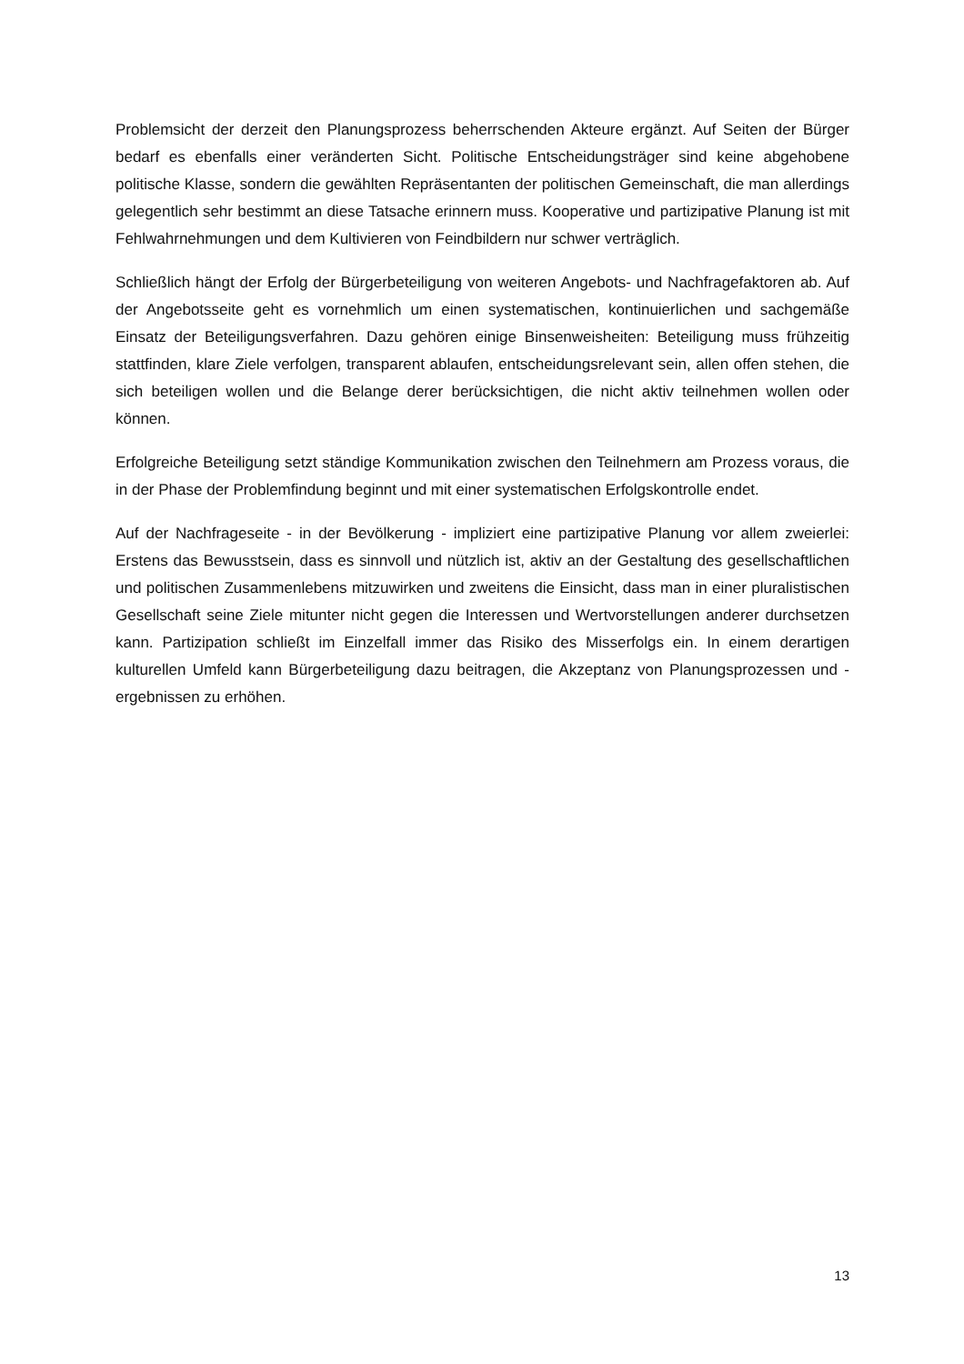Problemsicht der derzeit den Planungsprozess beherrschenden Akteure ergänzt. Auf Seiten der Bürger bedarf es ebenfalls einer veränderten Sicht. Politische Entscheidungsträger sind keine abgehobene politische Klasse, sondern die gewählten Repräsentanten der politischen Gemeinschaft, die man allerdings gelegentlich sehr bestimmt an diese Tatsache erinnern muss. Kooperative und partizipative Planung ist mit Fehlwahrnehmungen und dem Kultivieren von Feindbildern nur schwer verträglich.
Schließlich hängt der Erfolg der Bürgerbeteiligung von weiteren Angebots- und Nachfragefaktoren ab. Auf der Angebotsseite geht es vornehmlich um einen systematischen, kontinuierlichen und sachgemäße Einsatz der Beteiligungsverfahren. Dazu gehören einige Binsenweisheiten: Beteiligung muss frühzeitig stattfinden, klare Ziele verfolgen, transparent ablaufen, entscheidungsrelevant sein, allen offen stehen, die sich beteiligen wollen und die Belange derer berücksichtigen, die nicht aktiv teilnehmen wollen oder können.
Erfolgreiche Beteiligung setzt ständige Kommunikation zwischen den Teilnehmern am Prozess voraus, die in der Phase der Problemfindung beginnt und mit einer systematischen Erfolgskontrolle endet.
Auf der Nachfrageseite - in der Bevölkerung - impliziert eine partizipative Planung vor allem zweierlei: Erstens das Bewusstsein, dass es sinnvoll und nützlich ist, aktiv an der Gestaltung des gesellschaftlichen und politischen Zusammenlebens mitzuwirken und zweitens die Einsicht, dass man in einer pluralistischen Gesellschaft seine Ziele mitunter nicht gegen die Interessen und Wertvorstellungen anderer durchsetzen kann. Partizipation schließt im Einzelfall immer das Risiko des Misserfolgs ein. In einem derartigen kulturellen Umfeld kann Bürgerbeteiligung dazu beitragen, die Akzeptanz von Planungsprozessen und -ergebnissen zu erhöhen.
13